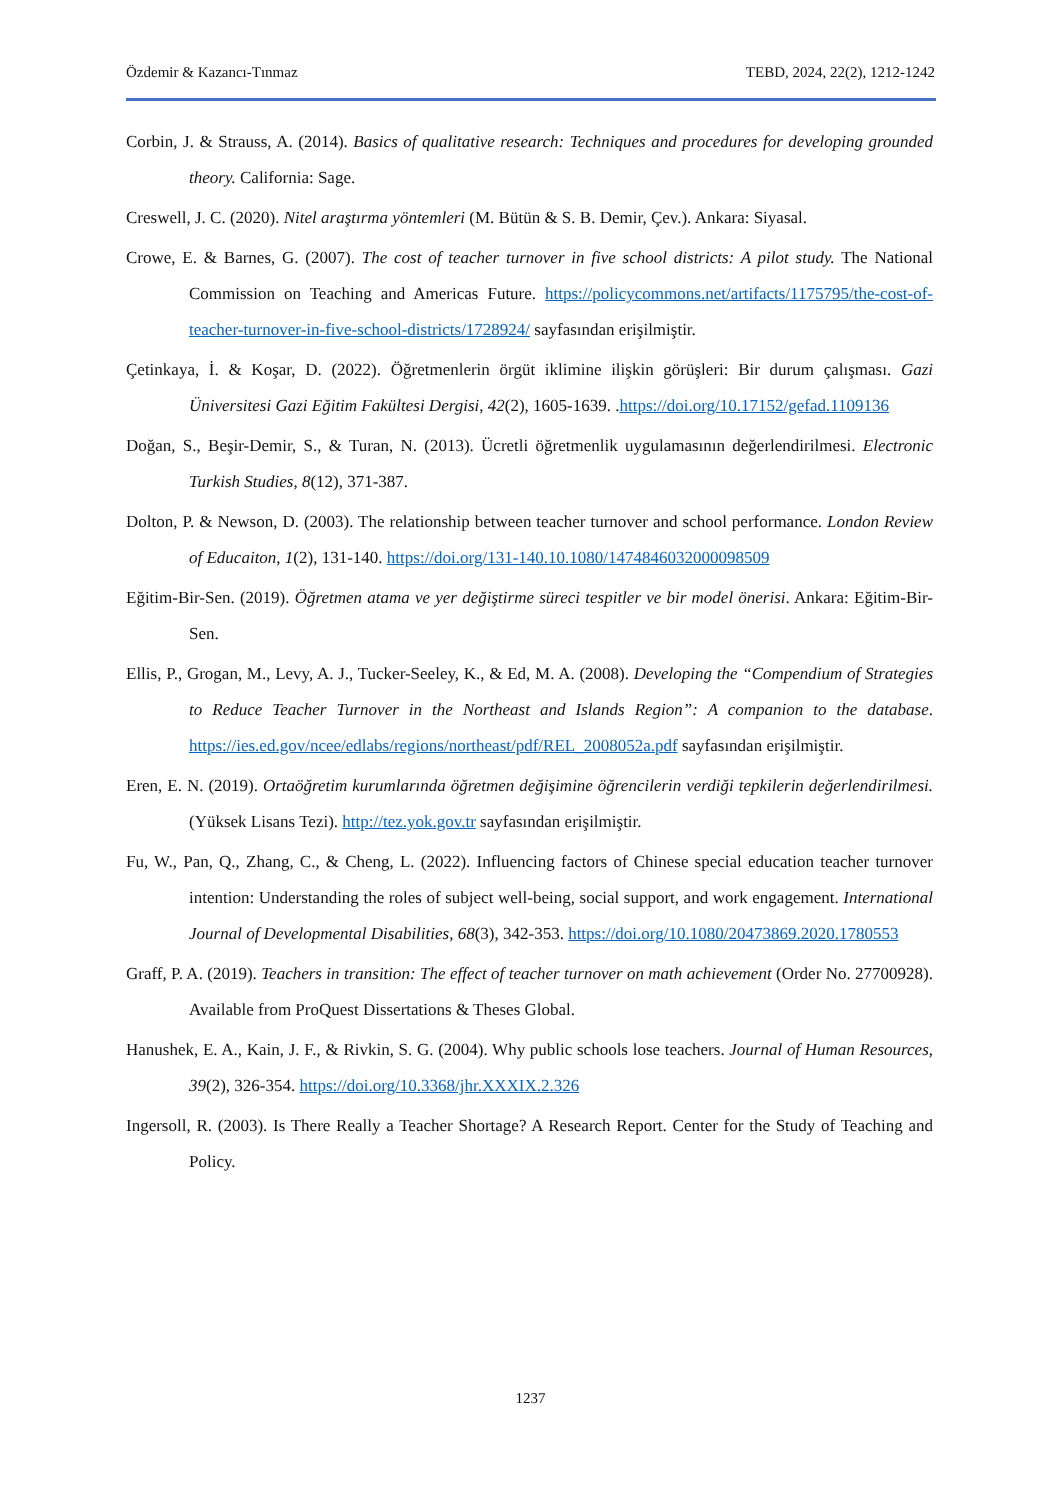Özdemir & Kazancı-Tınmaz TEBD, 2024, 22(2), 1212-1242
Corbin, J. & Strauss, A. (2014). Basics of qualitative research: Techniques and procedures for developing grounded theory. California: Sage.
Creswell, J. C. (2020). Nitel araştırma yöntemleri (M. Bütün & S. B. Demir, Çev.). Ankara: Siyasal.
Crowe, E. & Barnes, G. (2007). The cost of teacher turnover in five school districts: A pilot study. The National Commission on Teaching and Americas Future. https://policycommons.net/artifacts/1175795/the-cost-of-teacher-turnover-in-five-school-districts/1728924/ sayfasından erişilmiştir.
Çetinkaya, İ. & Koşar, D. (2022). Öğretmenlerin örgüt iklimine ilişkin görüşleri: Bir durum çalışması. Gazi Üniversitesi Gazi Eğitim Fakültesi Dergisi, 42(2), 1605-1639. .https://doi.org/10.17152/gefad.1109136
Doğan, S., Beşir-Demir, S., & Turan, N. (2013). Ücretli öğretmenlik uygulamasının değerlendirilmesi. Electronic Turkish Studies, 8(12), 371-387.
Dolton, P. & Newson, D. (2003). The relationship between teacher turnover and school performance. London Review of Educaiton, 1(2), 131-140. https://doi.org/131-140.10.1080/1474846032000098509
Eğitim-Bir-Sen. (2019). Öğretmen atama ve yer değiştirme süreci tespitler ve bir model önerisi. Ankara: Eğitim-Bir-Sen.
Ellis, P., Grogan, M., Levy, A. J., Tucker-Seeley, K., & Ed, M. A. (2008). Developing the “Compendium of Strategies to Reduce Teacher Turnover in the Northeast and Islands Region”: A companion to the database. https://ies.ed.gov/ncee/edlabs/regions/northeast/pdf/REL_2008052a.pdf sayfasından erişilmiştir.
Eren, E. N. (2019). Ortaöğretim kurumlarında öğretmen değişimine öğrencilerin verdiği tepkilerin değerlendirilmesi. (Yüksek Lisans Tezi). http://tez.yok.gov.tr sayfasından erişilmiştir.
Fu, W., Pan, Q., Zhang, C., & Cheng, L. (2022). Influencing factors of Chinese special education teacher turnover intention: Understanding the roles of subject well-being, social support, and work engagement. International Journal of Developmental Disabilities, 68(3), 342-353. https://doi.org/10.1080/20473869.2020.1780553
Graff, P. A. (2019). Teachers in transition: The effect of teacher turnover on math achievement (Order No. 27700928). Available from ProQuest Dissertations & Theses Global.
Hanushek, E. A., Kain, J. F., & Rivkin, S. G. (2004). Why public schools lose teachers. Journal of Human Resources, 39(2), 326-354. https://doi.org/10.3368/jhr.XXXIX.2.326
Ingersoll, R. (2003). Is There Really a Teacher Shortage? A Research Report. Center for the Study of Teaching and Policy.
1237